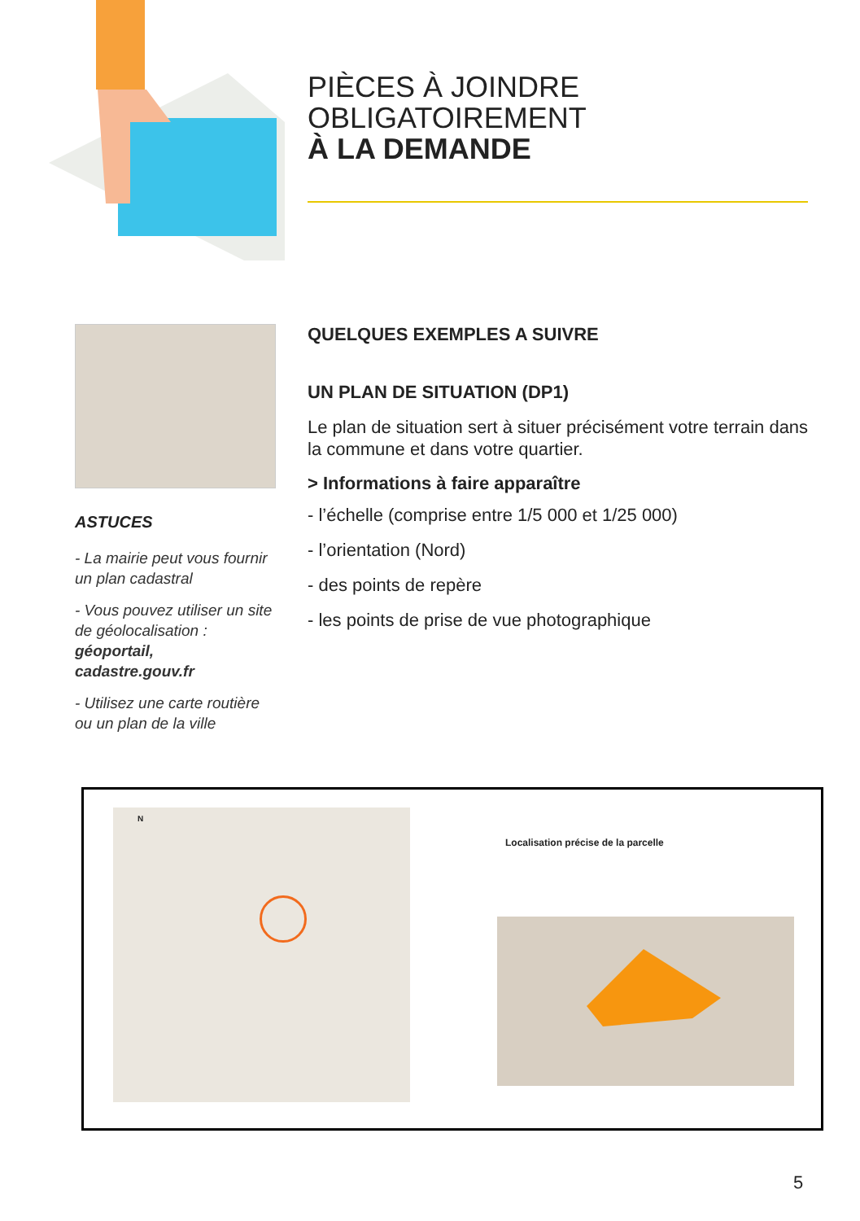PIÈCES À JOINDRE
OBLIGATOIREMENT
À LA DEMANDE
ASTUCES
- La mairie peut vous fournir un plan cadastral
- Vous pouvez utiliser un site de géolocalisation : géoportail, cadastre.gouv.fr
- Utilisez une carte routière ou un plan de la ville
QUELQUES EXEMPLES A SUIVRE
UN PLAN DE SITUATION (DP1)
Le plan de situation sert à situer précisément votre terrain dans la commune et dans votre quartier.
> Informations à faire apparaître
- l’échelle (comprise entre 1/5 000 et 1/25 000)
- l’orientation (Nord)
- des points de repère
- les points de prise de vue photographique
N
Localisation précise de la parcelle
5